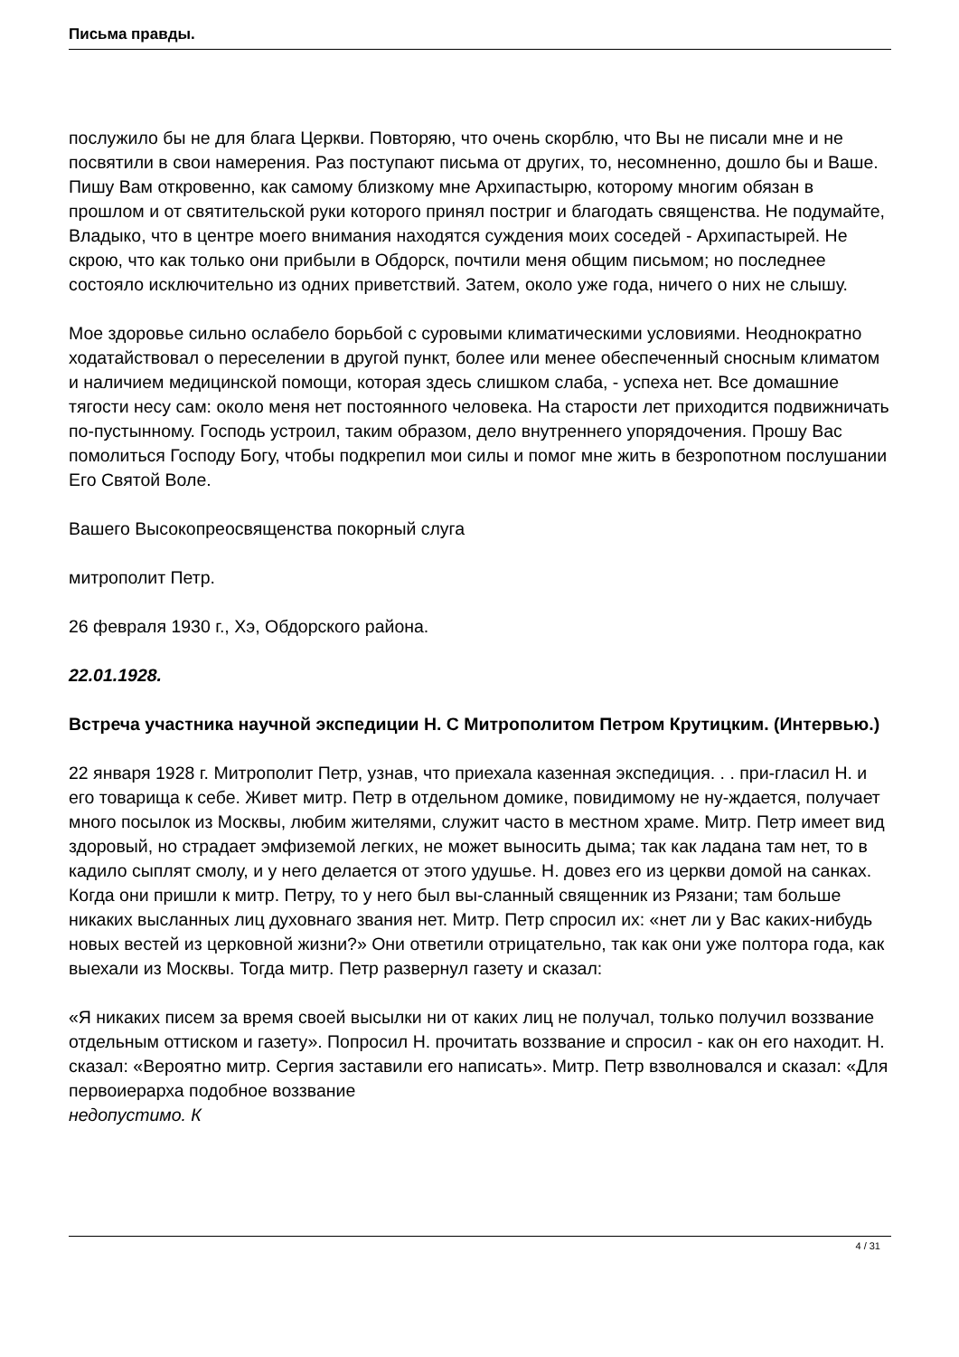Письма правды.
послужило бы не для блага Церкви. Повторяю, что очень скорблю, что Вы не писали мне и не посвятили в свои намерения. Раз поступают письма от других, то, несомненно, дошло бы и Ваше. Пишу Вам откровенно, как самому близкому мне Архипастырю, которому многим обязан в прошлом и от святительской руки которого принял постриг и благодать священства. Не подумайте, Владыко, что в центре моего внимания находятся суждения моих соседей - Архипастырей. Не скрою, что как только они прибыли в Обдорск, почтили меня общим письмом; но последнее состояло исключительно из одних приветствий. Затем, около уже года, ничего о них не слышу.
Мое здоровье сильно ослабело борьбой с суровыми климатическими условиями. Неоднократно ходатайствовал о переселении в другой пункт, более или менее обеспеченный сносным климатом и наличием медицинской помощи, которая здесь слишком слаба, - успеха нет. Все домашние тягости несу сам: около меня нет постоянного человека. На старости лет приходится подвижничать по-пустынному. Господь устроил, таким образом, дело внутреннего упорядочения. Прошу Вас помолиться Господу Богу, чтобы подкрепил мои силы и помог мне жить в безропотном послушании Его Святой Воле.
Вашего Высокопреосвященства покорный слуга
митрополит Петр.
26 февраля 1930 г., Хэ, Обдорского района.
22.01.1928.
Встреча участника научной экспедиции Н. С Митрополитом Петром Крутицким. (Интервью.)
22 января 1928 г. Митрополит Петр, узнав, что приехала казенная экспедиция. . . при-гласил Н. и его товарища к себе. Живет митр. Петр в отдельном домике, повидимому не ну-ждается, получает много посылок из Москвы, любим жителями, служит часто в местном храме. Митр. Петр имеет вид здоровый, но страдает эмфиземой легких, не может выносить дыма; так как ладана там нет, то в кадило сыплят смолу, и у него делается от этого удушье. Н. довез его из церкви домой на санках. Когда они пришли к митр. Петру, то у него был вы-сланный священник из Рязани; там больше никаких высланных лиц духовнаго звания нет. Митр. Петр спросил их: «нет ли у Вас каких-нибудь новых вестей из церковной жизни?» Они ответили отрицательно, так как они уже полтора года, как выехали из Москвы. Тогда митр. Петр развернул газету и сказал:
«Я никаких писем за время своей высылки ни от каких лиц не получал, только получил воззвание отдельным оттиском и газету». Попросил Н. прочитать воззвание и спросил - как он его находит. Н. сказал: «Вероятно митр. Сергия заставили его написать». Митр. Петр взволновался и сказал: «Для первоиерарха подобное воззвание
недопустимо. К
4 / 31